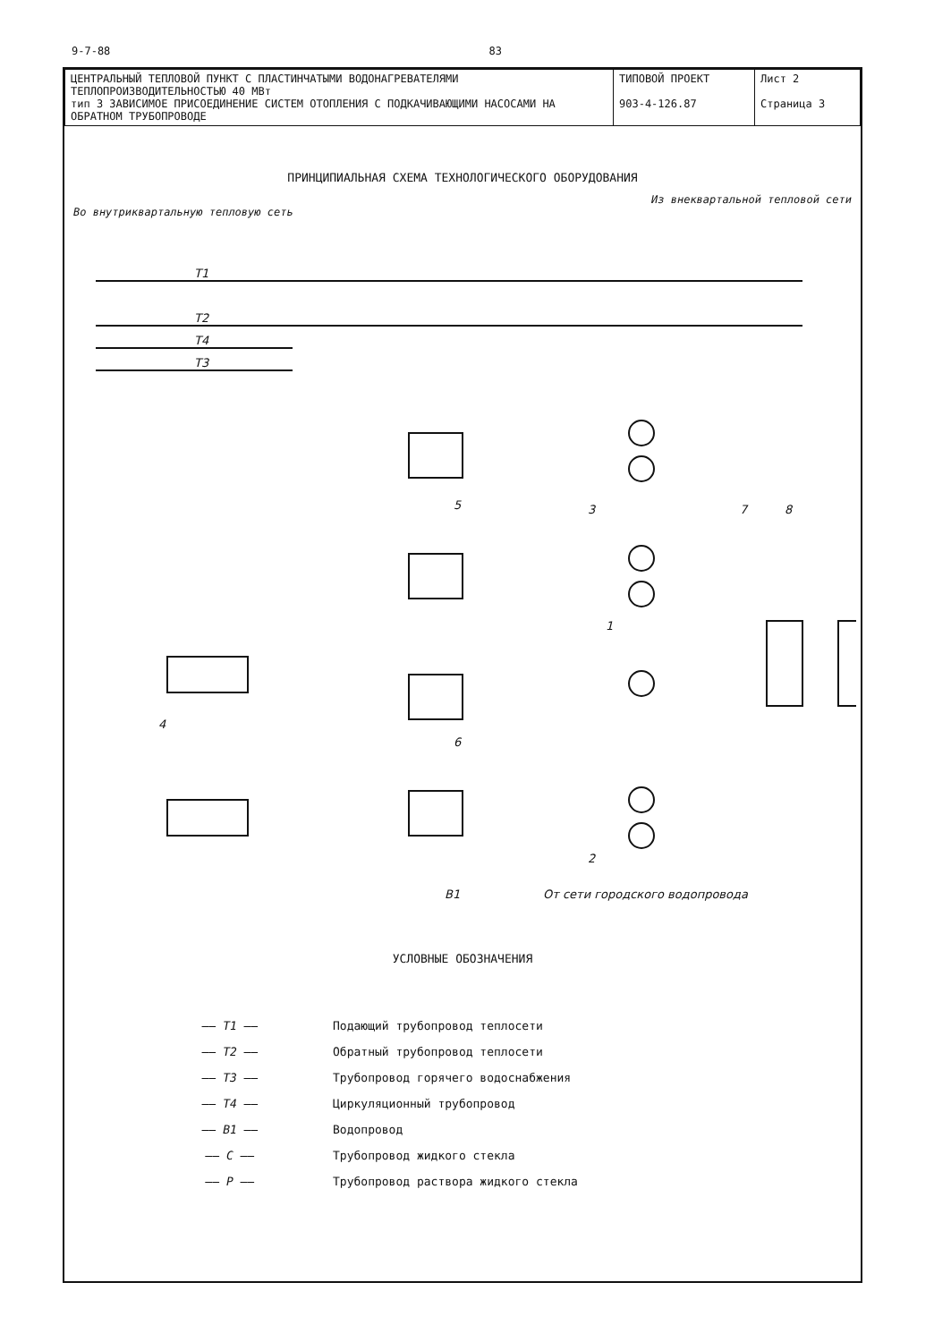9-7-88 83
| ЦЕНТРАЛЬНЫЙ ТЕПЛОВОЙ ПУНКТ С ПЛАСТИНЧАТЫМИ ВОДОНАГРЕВАТЕЛЯМИ ТЕПЛОПРОИЗВОДИТЕЛЬНОСТЬЮ 40 МВт тип 3 ЗАВИСИМОЕ ПРИСОЕДИНЕНИЕ СИСТЕМ ОТОПЛЕНИЯ С ПОДКАЧИВАЮЩИМИ НАСОСАМИ НА ОБРАТНОМ ТРУБОПРОВОДЕ | ТИПОВОЙ ПРОЕКТ 903-4-126.87 | Лист 2 Страница 3 |
ПРИНЦИПИАЛЬНАЯ СХЕМА ТЕХНОЛОГИЧЕСКОГО ОБОРУДОВАНИЯ
Из внеквартальной тепловой сети
Во внутриквартальную тепловую сеть
T1
T2
T4
T3
5
6
3
1
2
4
7
8
B1
От сети городского водопровода
УСЛОВНЫЕ ОБОЗНАЧЕНИЯ
—— T1 —— Подающий трубопровод теплосети
—— T2 —— Обратный трубопровод теплосети
—— T3 —— Трубопровод горячего водоснабжения
—— T4 —— Циркуляционный трубопровод
—— B1 —— Водопровод
—— C —— Трубопровод жидкого стекла
—— P —— Трубопровод раствора жидкого стекла